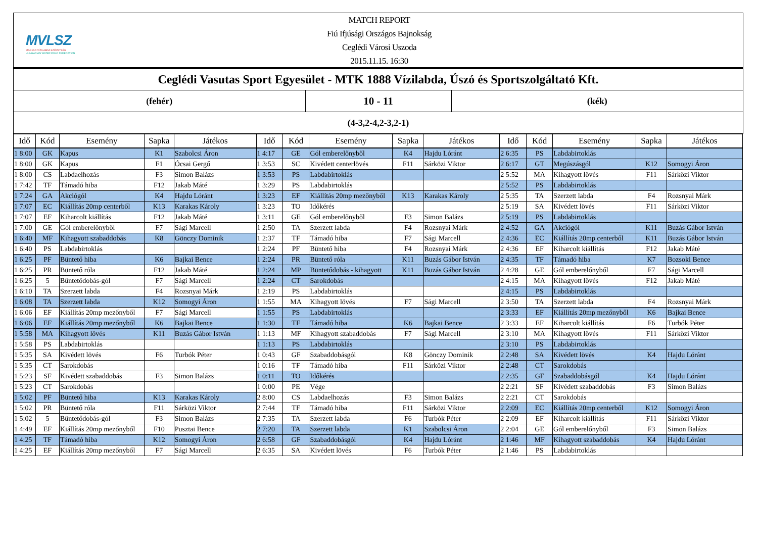MVLSZ
MAGYAR VÍZILABDA SZÖVETSÉG
HUNGARIAN WATER POLO FEDERATION
MATCH REPORT
Fiú Ifjúsági Országos Bajnokság
Ceglédi Városi Uszoda
2015.11.15. 16:30
Ceglédi Vasutas Sport Egyesület - MTK 1888 Vízilabda, Úszó és Sportszolgáltató Kft.
(fehér)
10 - 11
(kék)
(4-3,2-4,2-3,2-1)
| Idő | Kód | Esemény | Sapka | Játékos | Idő | Kód | Esemény | Sapka | Játékos | Idő | Kód | Esemény | Sapka | Játékos |
| --- | --- | --- | --- | --- | --- | --- | --- | --- | --- | --- | --- | --- | --- | --- |
| 1 8:00 | GK | Kapus | K1 | Szabolcsi Áron | 1 4:17 | GE | Gól emberelőnyből | K4 | Hajdu Lóránt | 2 6:35 | PS | Labdabirtoklás | | |
| 1 8:00 | GK | Kapus | F1 | Ócsai Gergő | 1 3:53 | SC | Kivédett centerlövés | F11 | Sárközi Viktor | 2 6:17 | GT | Megúszásgól | K12 | Somogyi Áron |
| 1 8:00 | CS | Labdaelhozás | F3 | Simon Balázs | 1 3:53 | PS | Labdabirtoklás | | | 2 5:52 | MA | Kihagyott lövés | F11 | Sárközi Viktor |
| 1 7:42 | TF | Támadó hiba | F12 | Jakab Máté | 1 3:29 | PS | Labdabirtoklás | | | 2 5:52 | PS | Labdabirtoklás | | |
| 1 7:24 | GA | Akciógól | K4 | Hajdu Lóránt | 1 3:23 | EF | Kiállítás 20mp mezőnyből | K13 | Karakas Károly | 2 5:35 | TA | Szerzett labda | F4 | Rozsnyai Márk |
| 1 7:07 | EC | Kiállítás 20mp centerből | K13 | Karakas Károly | 1 3:23 | TO | Időkérés | | | 2 5:19 | SA | Kivédett lövés | F11 | Sárközi Viktor |
| 1 7:07 | EF | Kiharcolt kiállítás | F12 | Jakab Máté | 1 3:11 | GE | Gól emberelőnyből | F3 | Simon Balázs | 2 5:19 | PS | Labdabirtoklás | | |
| 1 7:00 | GE | Gól emberelőnyből | F7 | Sági Marcell | 1 2:50 | TA | Szerzett labda | F4 | Rozsnyai Márk | 2 4:52 | GA | Akciógól | K11 | Buzás Gábor István |
| 1 6:40 | MF | Kihagyott szabaddobás | K8 | Gönczy Dominik | 1 2:37 | TF | Támadó hiba | F7 | Sági Marcell | 2 4:36 | EC | Kiállítás 20mp centerből | K11 | Buzás Gábor István |
| 1 6:40 | PS | Labdabirtoklás | | | 1 2:24 | PF | Büntető hiba | F4 | Rozsnyai Márk | 2 4:36 | EF | Kiharcolt kiállítás | F12 | Jakab Máté |
| 1 6:25 | PF | Büntető hiba | K6 | Bajkai Bence | 1 2:24 | PR | Büntető róla | K11 | Buzás Gábor István | 2 4:35 | TF | Támadó hiba | K7 | Bozsoki Bence |
| 1 6:25 | PR | Büntető róla | F12 | Jakab Máté | 1 2:24 | MP | Büntetődobás - kihagyott | K11 | Buzás Gábor István | 2 4:28 | GE | Gól emberelőnyből | F7 | Sági Marcell |
| 1 6:25 | 5 | Büntetődobás-gól | F7 | Sági Marcell | 1 2:24 | CT | Sarokdobás | | | 2 4:15 | MA | Kihagyott lövés | F12 | Jakab Máté |
| 1 6:10 | TA | Szerzett labda | F4 | Rozsnyai Márk | 1 2:19 | PS | Labdabirtoklás | | | 2 4:15 | PS | Labdabirtoklás | | |
| 1 6:08 | TA | Szerzett labda | K12 | Somogyi Áron | 1 1:55 | MA | Kihagyott lövés | F7 | Sági Marcell | 2 3:50 | TA | Szerzett labda | F4 | Rozsnyai Márk |
| 1 6:06 | EF | Kiállítás 20mp mezőnyből | F7 | Sági Marcell | 1 1:55 | PS | Labdabirtoklás | | | 2 3:33 | EF | Kiállítás 20mp mezőnyből | K6 | Bajkai Bence |
| 1 6:06 | EF | Kiállítás 20mp mezőnyből | K6 | Bajkai Bence | 1 1:30 | TF | Támadó hiba | K6 | Bajkai Bence | 2 3:33 | EF | Kiharcolt kiállítás | F6 | Turbók Péter |
| 1 5:58 | MA | Kihagyott lövés | K11 | Buzás Gábor István | 1 1:13 | MF | Kihagyott szabaddobás | F7 | Sági Marcell | 2 3:10 | MA | Kihagyott lövés | F11 | Sárközi Viktor |
| 1 5:58 | PS | Labdabirtoklás | | | 1 1:13 | PS | Labdabirtoklás | | | 2 3:10 | PS | Labdabirtoklás | | |
| 1 5:35 | SA | Kivédett lövés | F6 | Turbók Péter | 1 0:43 | GF | Szabaddobásgól | K8 | Gönczy Dominik | 2 2:48 | SA | Kivédett lövés | K4 | Hajdu Lóránt |
| 1 5:35 | CT | Sarokdobás | | | 1 0:16 | TF | Támadó hiba | F11 | Sárközi Viktor | 2 2:48 | CT | Sarokdobás | | |
| 1 5:23 | SF | Kivédett szabaddobás | F3 | Simon Balázs | 1 0:11 | TO | Időkérés | | | 2 2:35 | GF | Szabaddobásgól | K4 | Hajdu Lóránt |
| 1 5:23 | CT | Sarokdobás | | | 1 0:00 | PE | Vége | | | 2 2:21 | SF | Kivédett szabaddobás | F3 | Simon Balázs |
| 1 5:02 | PF | Büntető hiba | K13 | Karakas Károly | 2 8:00 | CS | Labdaelhozás | F3 | Simon Balázs | 2 2:21 | CT | Sarokdobás | | |
| 1 5:02 | PR | Büntető róla | F11 | Sárközi Viktor | 2 7:44 | TF | Támadó hiba | F11 | Sárközi Viktor | 2 2:09 | EC | Kiállítás 20mp centerből | K12 | Somogyi Áron |
| 1 5:02 | 5 | Büntetődobás-gól | F3 | Simon Balázs | 2 7:35 | TA | Szerzett labda | F6 | Turbók Péter | 2 2:09 | EF | Kiharcolt kiállítás | F11 | Sárközi Viktor |
| 1 4:49 | EF | Kiállítás 20mp mezőnyből | F10 | Pusztai Bence | 2 7:20 | TA | Szerzett labda | K1 | Szabolcsi Áron | 2 2:04 | GE | Gól emberelőnyből | F3 | Simon Balázs |
| 1 4:25 | TF | Támadó hiba | K12 | Somogyi Áron | 2 6:58 | GF | Szabaddobásgól | K4 | Hajdu Lóránt | 2 1:46 | MF | Kihagyott szabaddobás | K4 | Hajdu Lóránt |
| 1 4:25 | EF | Kiállítás 20mp mezőnyből | F7 | Sági Marcell | 2 6:35 | SA | Kivédett lövés | F6 | Turbók Péter | 2 1:46 | PS | Labdabirtoklás | | |